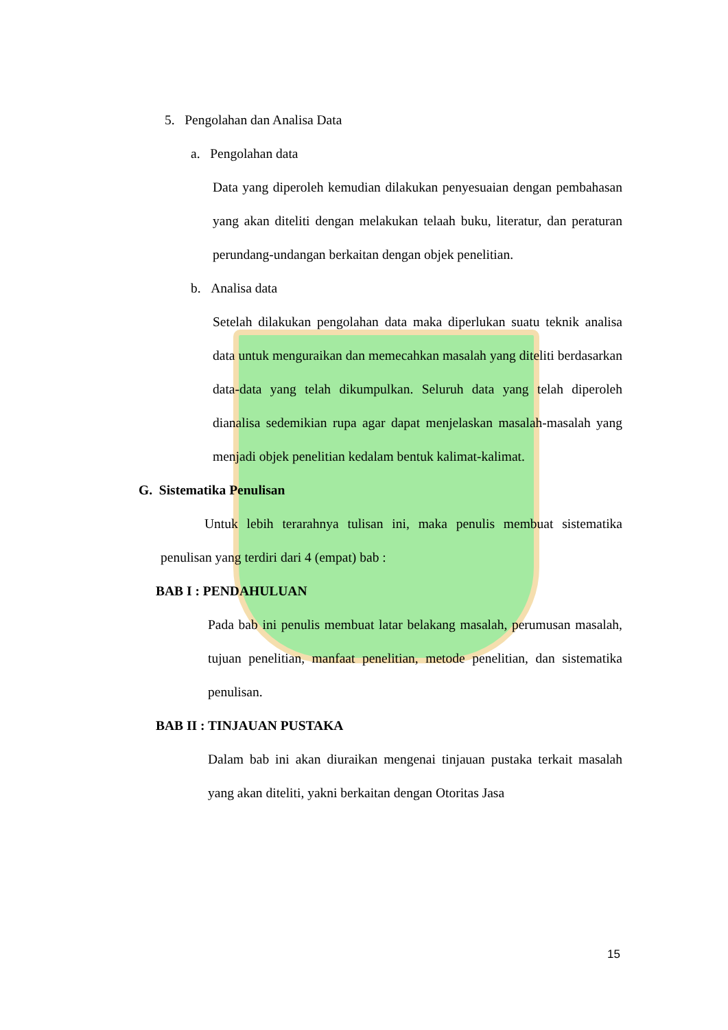5. Pengolahan dan Analisa Data
a. Pengolahan data
Data yang diperoleh kemudian dilakukan penyesuaian dengan pembahasan yang akan diteliti dengan melakukan telaah buku, literatur, dan peraturan perundang-undangan berkaitan dengan objek penelitian.
b. Analisa data
Setelah dilakukan pengolahan data maka diperlukan suatu teknik analisa data untuk menguraikan dan memecahkan masalah yang diteliti berdasarkan data-data yang telah dikumpulkan. Seluruh data yang telah diperoleh dianalisa sedemikian rupa agar dapat menjelaskan masalah-masalah yang menjadi objek penelitian kedalam bentuk kalimat-kalimat.
G. Sistematika Penulisan
Untuk lebih terarahnya tulisan ini, maka penulis membuat sistematika penulisan yang terdiri dari 4 (empat) bab :
BAB I : PENDAHULUAN
Pada bab ini penulis membuat latar belakang masalah, perumusan masalah, tujuan penelitian, manfaat penelitian, metode penelitian, dan sistematika penulisan.
BAB II : TINJAUAN PUSTAKA
Dalam bab ini akan diuraikan mengenai tinjauan pustaka terkait masalah yang akan diteliti, yakni berkaitan dengan Otoritas Jasa
15